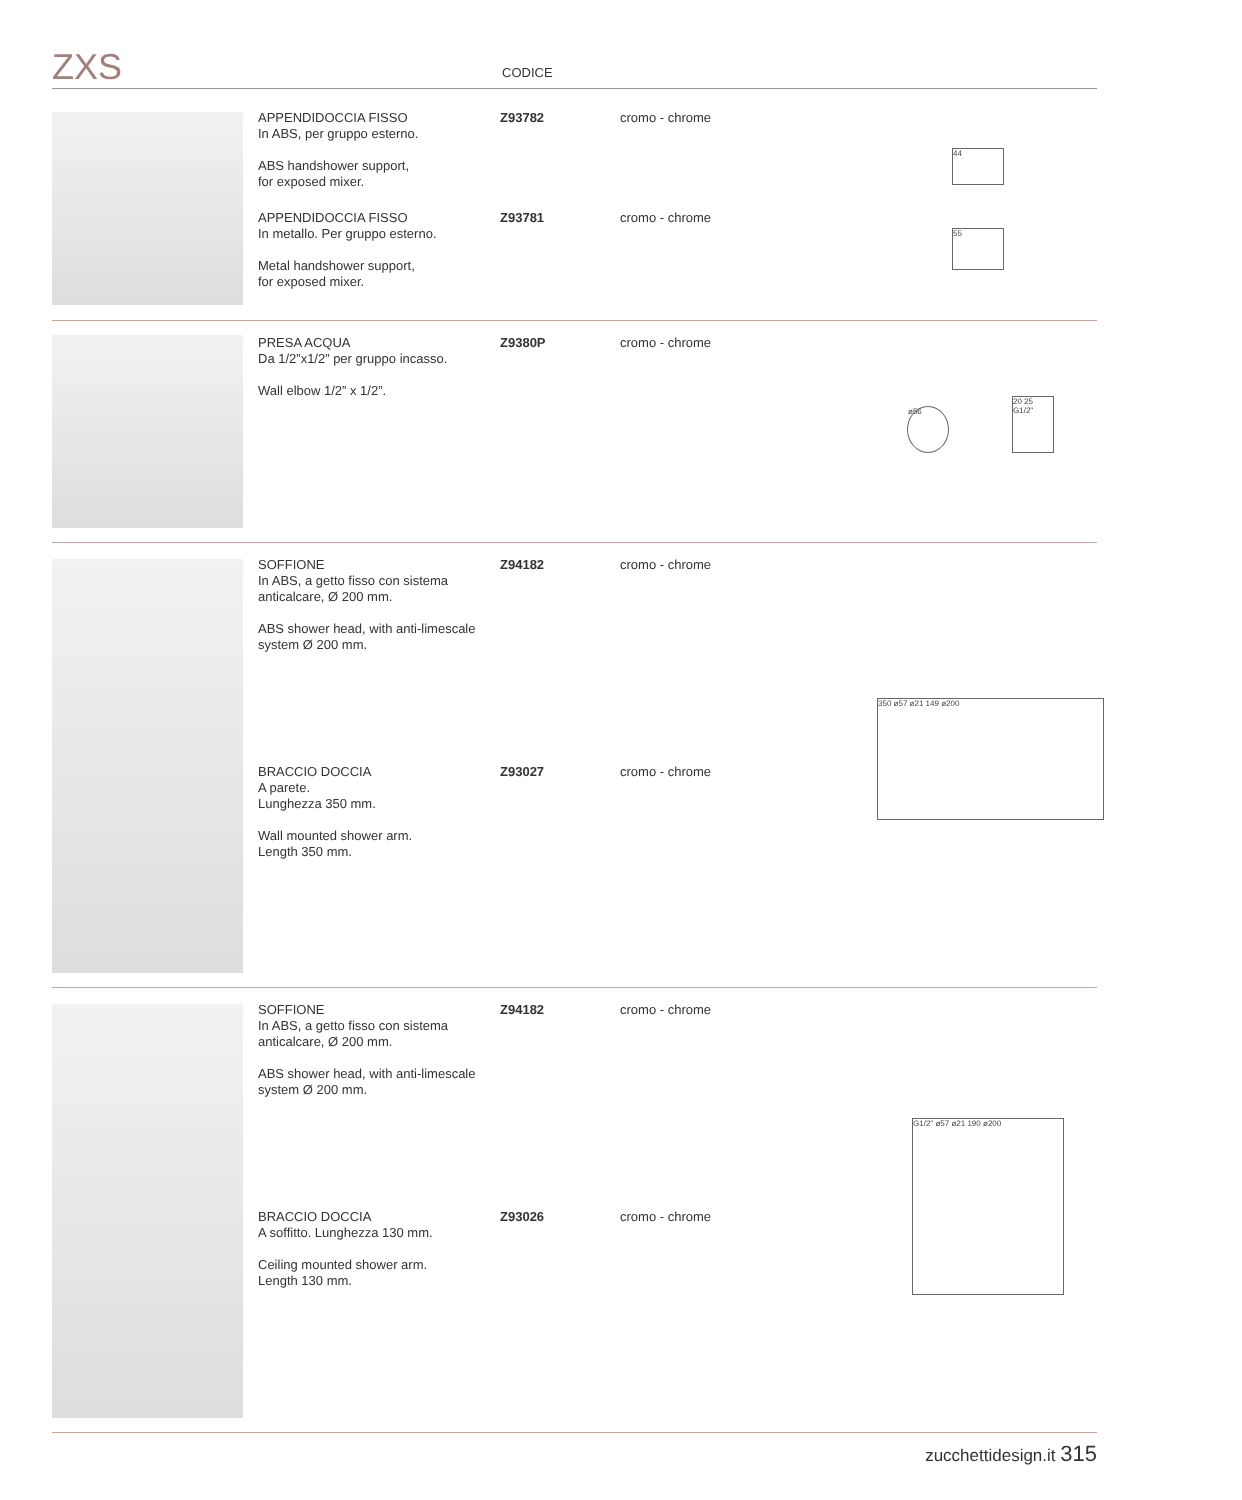ZXS CODICE
APPENDIDOCCIA FISSO
In ABS, per gruppo esterno.
ABS handshower support,
for exposed mixer.
Z93782 cromo - chrome
APPENDIDOCCIA FISSO
In metallo. Per gruppo esterno.
Metal handshower support,
for exposed mixer.
Z93781 cromo - chrome
44
55
PRESA ACQUA
Da 1/2”x1/2” per gruppo incasso.
Wall elbow 1/2” x 1/2”.
Z9380P cromo - chrome
ø56
20 25 G1/2"
SOFFIONE
In ABS, a getto fisso con sistema
anticalcare, Ø 200 mm.
ABS shower head, with anti-limescale
system Ø 200 mm.
Z94182 cromo - chrome
BRACCIO DOCCIA
A parete.
Lunghezza 350 mm.
Wall mounted shower arm.
Length 350 mm.
Z93027 cromo - chrome
350 ø57 ø21 149 ø200
SOFFIONE
In ABS, a getto fisso con sistema
anticalcare, Ø 200 mm.
ABS shower head, with anti-limescale
system Ø 200 mm.
Z94182 cromo - chrome
BRACCIO DOCCIA
A soffitto. Lunghezza 130 mm.
Ceiling mounted shower arm.
Length 130 mm.
Z93026 cromo - chrome
G1/2" ø57 ø21 190 ø200
zucchettidesign.it 315